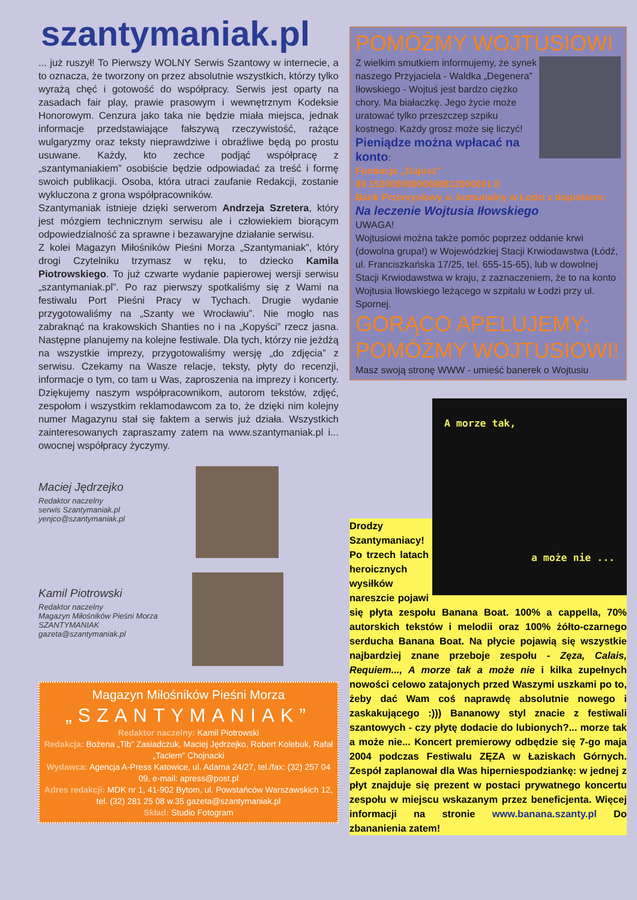szantymaniak.pl
... już ruszył! To Pierwszy WOLNY Serwis Szantowy w internecie, a to oznacza, że tworzony on przez absolutnie wszystkich, którzy tylko wyrażą chęć i gotowość do współpracy. Serwis jest oparty na zasadach fair play, prawie prasowym i wewnętrznym Kodeksie Honorowym. Cenzura jako taka nie będzie miała miejsca, jednak informacje przedstawiające fałszywą rzeczywistość, rażące wulgaryzmy oraz teksty nieprawdziwe i obraźliwe będą po prostu usuwane. Każdy, kto zechce podjąć współpracę z „szantymaniakiem” osobiście będzie odpowiadać za treść i formę swoich publikacji. Osoba, która utraci zaufanie Redakcji, zostanie wykluczona z grona współpracowników.
Szantymaniak istnieje dzięki serwerom Andrzeja Szretera, który jest mózgiem technicznym serwisu ale i człowiekiem biorącym odpowiedzialność za sprawne i bezawaryjne działanie serwisu.
Z kolei Magazyn Miłośników Pieśni Morza „Szantymaniak”, który drogi Czytelniku trzymasz w ręku, to dziecko Kamila Piotrowskiego. To już czwarte wydanie papierowej wersji serwisu „szantymaniak.pl”. Po raz pierwszy spotkaliśmy się z Wami na festiwalu Port Pieśni Pracy w Tychach. Drugie wydanie przygotowaliśmy na „Szanty we Wrocławiu”. Nie mogło nas zabraknąć na krakowskich Shanties no i na „Kopyści” rzecz jasna. Następne planujemy na kolejne festiwale. Dla tych, którzy nie jeżdżą na wszystkie imprezy, przygotowaliśmy wersję „do zdjęcia” z serwisu. Czekamy na Wasze relacje, teksty, płyty do recenzji, informacje o tym, co tam u Was, zaproszenia na imprezy i koncerty. Dziękujemy naszym współpracownikom, autorom tekstów, zdjęć, zespołom i wszystkim reklamodawcom za to, że dzięki nim kolejny numer Magazynu stał się faktem a serwis już działa. Wszystkich zainteresowanych zapraszamy zatem na www.szantymaniak.pl i... owocnej współpracy życzymy.
Maciej Jędrzejko
Redaktor naczelny
serwis Szantymaniak.pl
yenjco@szantymaniak.pl
Kamil Piotrowski
Redaktor naczelny
Magazyn Miłośników Pieśni Morza
SZANTYMANIAK
gazeta@szantymaniak.pl
Magazyn Miłośników Pieśni Morza
„SZANTYMANIAK”
Redaktor naczelny: Kamil Piotrowski
Redakcja: Bożena „Tib” Zasiadczuk, Maciej Jędrzejko, Robert Kolebuk, Rafał „Taclem” Chojnacki
Wydawca: Agencja A-Press Katowice, ul. Adama 24/27, tel./fax: (32) 257 04 09, e-mail: apress@post.pl
Adres redakcji: MDK nr 1, 41-902 Bytom, ul. Powstańców Warszawskich 12, tel. (32) 281 25 08 w.35 gazeta@szantymaniak.pl
Skład: Studio Fotogram
POMÓŻMY WOJTUSIOWI
Z wielkim smutkiem informujemy, że synek naszego Przyjaciela - Waldka „Degenera” Iłowskiego - Wojtuś jest bardzo ciężko chory. Ma białaczkę. Jego życie może uratować tylko przeszczep szpiku kostnego. Każdy grosz może się liczyć!
Pieniądze można wpłacać na konto:
Fundacja „Gajusz”
89 15200008000088912000001 8
Bank Przemysłowy o. komunalny w Łodzi z dopiskiem:
Na leczenie Wojtusia Iłowskiego
UWAGA!
Wojtusiowi można także pomóc poprzez oddanie krwi (dowolna grupa!) w Wojewódzkiej Stacji Krwiodawstwa (Łódź, ul. Franciszkańska 17/25, tel. 655-15-65), lub w dowolnej Stacji Krwiodawstwa w kraju, z zaznaczeniem, że to na konto Wojtusia Iłowskiego leżącego w szpitalu w Łodzi przy ul. Spornej.
GORĄCO APELUJEMY: POMÓŻMY WOJTUSIOWI!
Masz swoją stronę WWW - umieść banerek o Wojtusiu
A morze tak,
a może nie ...
Drodzy Szantymaniacy! Po trzech latach heroicznych wysiłków nareszcie pojawi się płyta zespołu Banana Boat. 100% a cappella, 70% autorskich tekstów i melodii oraz 100% żółto-czarnego serducha Banana Boat. Na płycie pojawią się wszystkie najbardziej znane przeboje zespołu - Zęza, Calais, Requiem..., A morze tak a może nie i kilka zupełnych nowości celowo zatajonych przed Waszymi uszkami po to, żeby dać Wam coś naprawdę absolutnie nowego i zaskakującego :))) Bananowy styl znacie z festiwali szantowych - czy płytę dodacie do lubionych?... morze tak a może nie... Koncert premierowy odbędzie się 7-go maja 2004 podczas Festiwalu ZĘZA w Łaziskach Górnych. Zespół zaplanował dla Was hiperniespodziankę: w jednej z płyt znajduje się prezent w postaci prywatnego koncertu zespołu w miejscu wskazanym przez beneficjenta. Więcej informacji na stronie www.banana.szanty.pl Do zbananienia zatem!